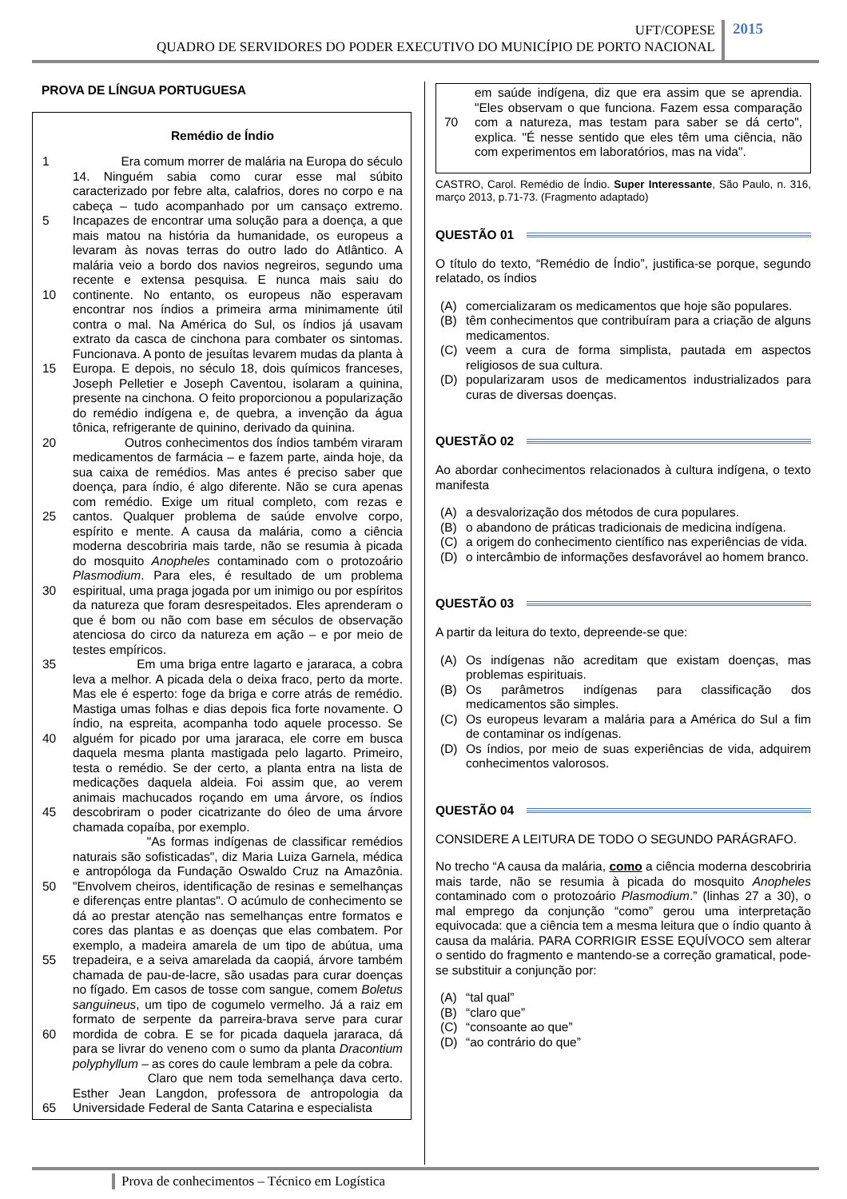UFT/COPESE
QUADRO DE SERVIDORES DO PODER EXECUTIVO DO MUNICÍPIO DE PORTO NACIONAL
2015
PROVA DE LÍNGUA PORTUGUESA
Remédio de Índio
1
5
10
15
20
25
30
35
40
45
50
55
60
65 Era comum morrer de malária na Europa do século 14. Ninguém sabia como curar esse mal súbito caracterizado por febre alta, calafrios, dores no corpo e na cabeça – tudo acompanhado por um cansaço extremo. Incapazes de encontrar uma solução para a doença, a que mais matou na história da humanidade, os europeus a levaram às novas terras do outro lado do Atlântico. A malária veio a bordo dos navios negreiros, segundo uma recente e extensa pesquisa. E nunca mais saiu do continente. No entanto, os europeus não esperavam encontrar nos índios a primeira arma minimamente útil contra o mal. Na América do Sul, os índios já usavam extrato da casca de cinchona para combater os sintomas. Funcionava. A ponto de jesuítas levarem mudas da planta à Europa. E depois, no século 18, dois químicos franceses, Joseph Pelletier e Joseph Caventou, isolaram a quinina, presente na cinchona. O feito proporcionou a popularização do remédio indígena e, de quebra, a invenção da água tônica, refrigerante de quinino, derivado da quinina.
Outros conhecimentos dos índios também viraram medicamentos de farmácia – e fazem parte, ainda hoje, da sua caixa de remédios. Mas antes é preciso saber que doença, para índio, é algo diferente. Não se cura apenas com remédio. Exige um ritual completo, com rezas e cantos. Qualquer problema de saúde envolve corpo, espírito e mente. A causa da malária, como a ciência moderna descobriria mais tarde, não se resumia à picada do mosquito Anopheles contaminado com o protozoário Plasmodium. Para eles, é resultado de um problema espiritual, uma praga jogada por um inimigo ou por espíritos da natureza que foram desrespeitados. Eles aprenderam o que é bom ou não com base em séculos de observação atenciosa do circo da natureza em ação – e por meio de testes empíricos.
Em uma briga entre lagarto e jararaca, a cobra leva a melhor. A picada dela o deixa fraco, perto da morte. Mas ele é esperto: foge da briga e corre atrás de remédio. Mastiga umas folhas e dias depois fica forte novamente. O índio, na espreita, acompanha todo aquele processo. Se alguém for picado por uma jararaca, ele corre em busca daquela mesma planta mastigada pelo lagarto. Primeiro, testa o remédio. Se der certo, a planta entra na lista de medicações daquela aldeia. Foi assim que, ao verem animais machucados roçando em uma árvore, os índios descobriram o poder cicatrizante do óleo de uma árvore chamada copaíba, por exemplo.
"As formas indígenas de classificar remédios naturais são sofisticadas", diz Maria Luiza Garnela, médica e antropóloga da Fundação Oswaldo Cruz na Amazônia. "Envolvem cheiros, identificação de resinas e semelhanças e diferenças entre plantas". O acúmulo de conhecimento se dá ao prestar atenção nas semelhanças entre formatos e cores das plantas e as doenças que elas combatem. Por exemplo, a madeira amarela de um tipo de abútua, uma trepadeira, e a seiva amarelada da caopiá, árvore também chamada de pau-de-lacre, são usadas para curar doenças no fígado. Em casos de tosse com sangue, comem Boletus sanguineus, um tipo de cogumelo vermelho. Já a raiz em formato de serpente da parreira-brava serve para curar mordida de cobra. E se for picada daquela jararaca, dá para se livrar do veneno com o sumo da planta Dracontium polyphyllum – as cores do caule lembram a pele da cobra.
Claro que nem toda semelhança dava certo. Esther Jean Langdon, professora de antropologia da Universidade Federal de Santa Catarina e especialista
70 em saúde indígena, diz que era assim que se aprendia. "Eles observam o que funciona. Fazem essa comparação com a natureza, mas testam para saber se dá certo", explica. "É nesse sentido que eles têm uma ciência, não com experimentos em laboratórios, mas na vida".
CASTRO, Carol. Remédio de Índio. Super Interessante, São Paulo, n. 316, março 2013, p.71-73. (Fragmento adaptado)
QUESTÃO 01
O título do texto, “Remédio de Índio”, justifica-se porque, segundo relatado, os índios
(A) comercializaram os medicamentos que hoje são populares.
(B) têm conhecimentos que contribuíram para a criação de alguns medicamentos.
(C) veem a cura de forma simplista, pautada em aspectos religiosos de sua cultura.
(D) popularizaram usos de medicamentos industrializados para curas de diversas doenças.
QUESTÃO 02
Ao abordar conhecimentos relacionados à cultura indígena, o texto manifesta
(A) a desvalorização dos métodos de cura populares.
(B) o abandono de práticas tradicionais de medicina indígena.
(C) a origem do conhecimento científico nas experiências de vida.
(D) o intercâmbio de informações desfavorável ao homem branco.
QUESTÃO 03
A partir da leitura do texto, depreende-se que:
(A) Os indígenas não acreditam que existam doenças, mas problemas espirituais.
(B) Os parâmetros indígenas para classificação dos medicamentos são simples.
(C) Os europeus levaram a malária para a América do Sul a fim de contaminar os indígenas.
(D) Os índios, por meio de suas experiências de vida, adquirem conhecimentos valorosos.
QUESTÃO 04
CONSIDERE A LEITURA DE TODO O SEGUNDO PARÁGRAFO.
No trecho “A causa da malária, como a ciência moderna descobriria mais tarde, não se resumia à picada do mosquito Anopheles contaminado com o protozoário Plasmodium.” (linhas 27 a 30), o mal emprego da conjunção “como” gerou uma interpretação equivocada: que a ciência tem a mesma leitura que o índio quanto à causa da malária. PARA CORRIGIR ESSE EQUÍVOCO sem alterar o sentido do fragmento e mantendo-se a correção gramatical, pode-se substituir a conjunção por:
(A) “tal qual”
(B) “claro que”
(C) “consoante ao que”
(D) “ao contrário do que”
Prova de conhecimentos – Técnico em Logística